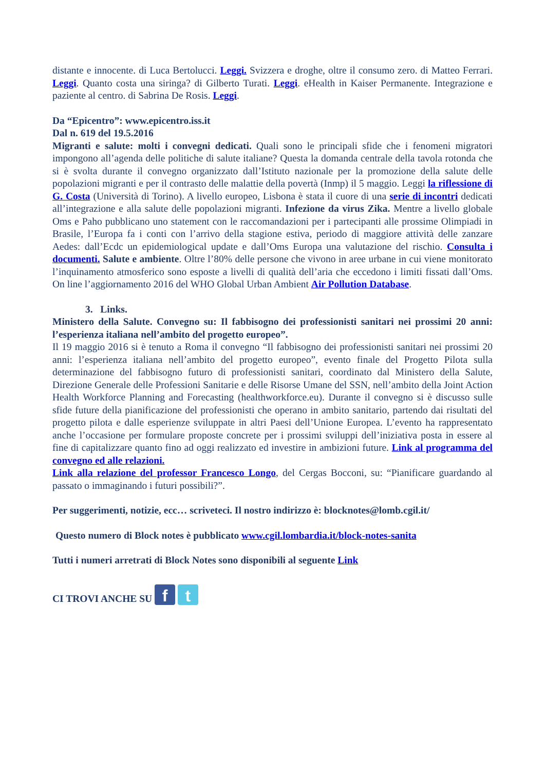distante e innocente. di Luca Bertolucci. Leggi. Svizzera e droghe, oltre il consumo zero. di Matteo Ferrari. Leggi. Quanto costa una siringa? di Gilberto Turati. Leggi. eHealth in Kaiser Permanente. Integrazione e paziente al centro. di Sabrina De Rosis. Leggi.
Da “Epicentro”: www.epicentro.iss.it
Dal n. 619 del 19.5.2016
Migranti e salute: molti i convegni dedicati. Quali sono le principali sfide che i fenomeni migratori impongono all’agenda delle politiche di salute italiane? Questa la domanda centrale della tavola rotonda che si è svolta durante il convegno organizzato dall’Istituto nazionale per la promozione della salute delle popolazioni migranti e per il contrasto delle malattie della povertà (Inmp) il 5 maggio. Leggi la riflessione di G. Costa (Università di Torino). A livello europeo, Lisbona è stata il cuore di una serie di incontri dedicati all’integrazione e alla salute delle popolazioni migranti. Infezione da virus Zika. Mentre a livello globale Oms e Paho pubblicano uno statement con le raccomandazioni per i partecipanti alle prossime Olimpiadi in Brasile, l’Europa fa i conti con l’arrivo della stagione estiva, periodo di maggiore attività delle zanzare Aedes: dall’Ecdc un epidemiological update e dall’Oms Europa una valutazione del rischio. Consulta i documenti. Salute e ambiente. Oltre l’80% delle persone che vivono in aree urbane in cui viene monitorato l’inquinamento atmosferico sono esposte a livelli di qualità dell’aria che eccedono i limiti fissati dall’Oms. On line l’aggiornamento 2016 del WHO Global Urban Ambient Air Pollution Database.
3. Links.
Ministero della Salute. Convegno su: Il fabbisogno dei professionisti sanitari nei prossimi 20 anni: l’esperienza italiana nell’ambito del progetto europeo”.
Il 19 maggio 2016 si è tenuto a Roma il convegno “Il fabbisogno dei professionisti sanitari nei prossimi 20 anni: l’esperienza italiana nell’ambito del progetto europeo”, evento finale del Progetto Pilota sulla determinazione del fabbisogno futuro di professionisti sanitari, coordinato dal Ministero della Salute, Direzione Generale delle Professioni Sanitarie e delle Risorse Umane del SSN, nell’ambito della Joint Action Health Workforce Planning and Forecasting (healthworkforce.eu). Durante il convegno si è discusso sulle sfide future della pianificazione del professionisti che operano in ambito sanitario, partendo dai risultati del progetto pilota e dalle esperienze sviluppate in altri Paesi dell’Unione Europea. L’evento ha rappresentato anche l’occasione per formulare proposte concrete per i prossimi sviluppi dell’iniziativa posta in essere al fine di capitalizzare quanto fino ad oggi realizzato ed investire in ambizioni future. Link al programma del convegno ed alle relazioni.
Link alla relazione del professor Francesco Longo, del Cergas Bocconi, su: “Pianificare guardando al passato o immaginando i futuri possibili?”.
Per suggerimenti, notizie, ecc… scriveteci. Il nostro indirizzo è: blocknotes@lomb.cgil.it/
Questo numero di Block notes è pubblicato www.cgil.lombardia.it/block-notes-sanita
Tutti i numeri arretrati di Block Notes sono disponibili al seguente Link
CI TROVI ANCHE SU f t